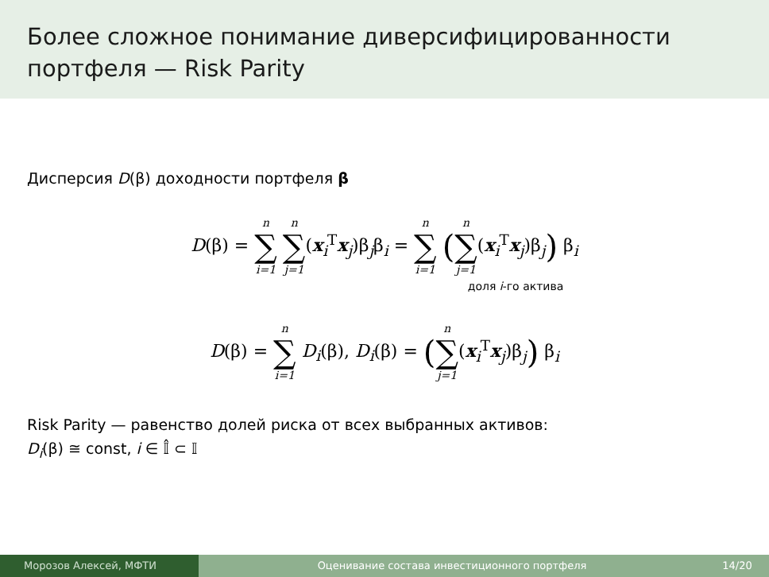Более сложное понимание диверсифицированности портфеля — Risk Parity
Дисперсия D(β) доходности портфеля β
D(β) = n ∑ i=1 n ∑ j=1(x<sub>i</sub><sup>T</sup>x<sub>j</sub>)β<sub>j</sub>β<sub>i</sub> = n ∑ i=1 (n ∑ j=1(x<sub>i</sub><sup>T</sup>x<sub>j</sub>)β<sub>j</sub>) β<sub>i</sub>
доля i-го актива
D(β) = n ∑ i=1 D<sub>i</sub>(β), D<sub>i</sub>(β) = (n ∑ j=1(x<sub>i</sub><sup>T</sup>x<sub>j</sub>)β<sub>j</sub>) β<sub>i</sub>
Risk Parity — равенство долей риска от всех выбранных активов:
D<sub>i</sub>(β) ≅ const, i ∈ 𝕀̂ ⊂ 𝕀
Морозов Алексей, МФТИ Оценивание состава инвестиционного портфеля
14/20